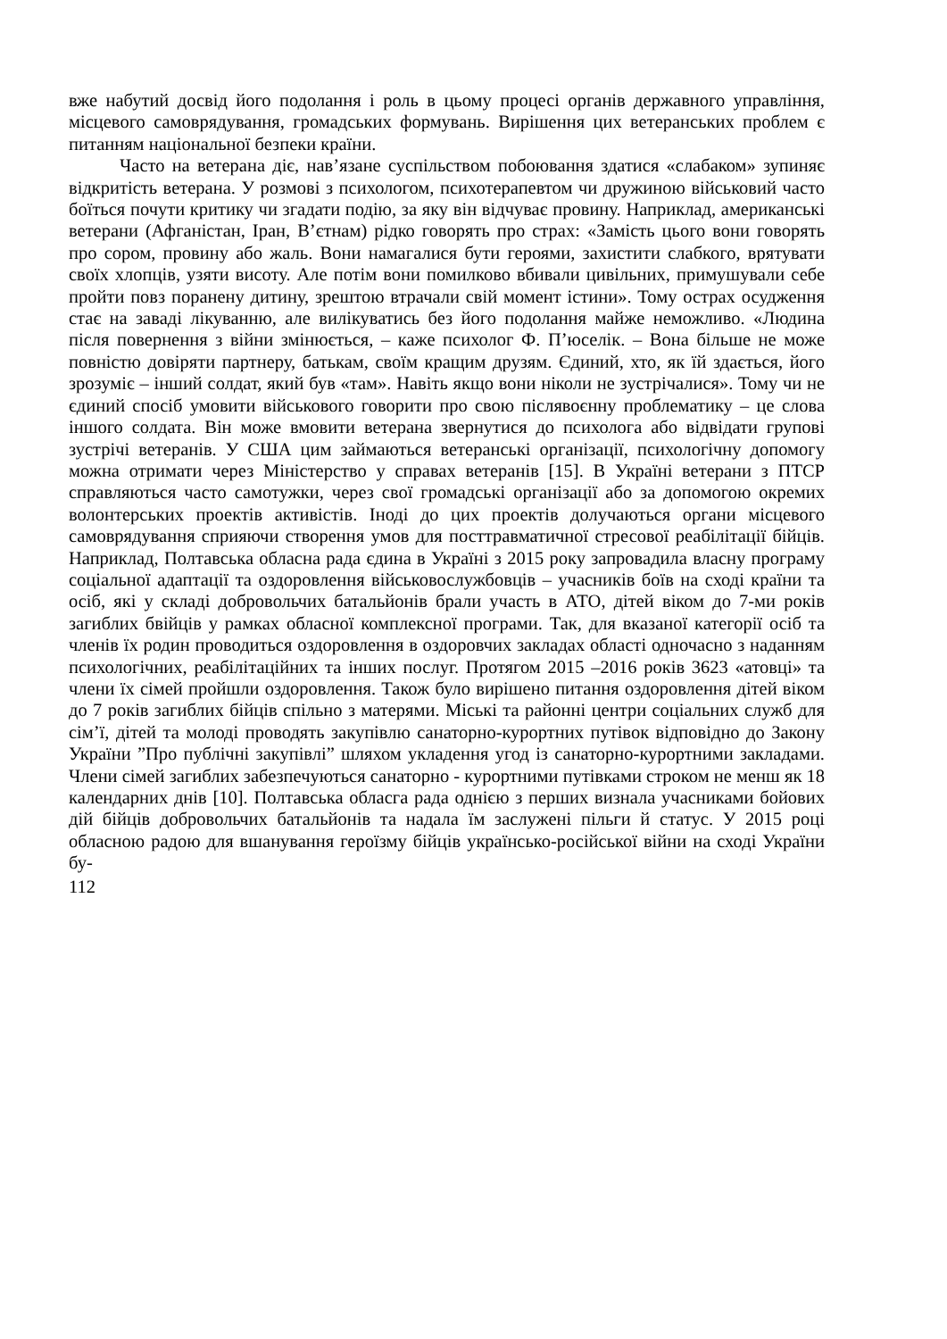вже набутий досвід його подолання і роль в цьому процесі органів державного управління, місцевого самоврядування, громадських формувань. Вирішення цих ветеранських проблем є питанням національної безпеки країни.
Часто на ветерана діє, нав’язане суспільством побоювання здатися «слабаком» зупиняє відкритість ветерана. У розмові з психологом, психотерапевтом чи дружиною військовий часто боїться почути критику чи згадати подію, за яку він відчуває провину. Наприклад, американські ветерани (Афганістан, Іран, В’єтнам) рідко говорять про страх: «Замість цього вони говорять про сором, провину або жаль. Вони намагалися бути героями, захистити слабкого, врятувати своїх хлопців, узяти висоту. Але потім вони помилково вбивали цивільних, примушували себе пройти повз поранену дитину, зрештою втрачали свій момент істини». Тому острах осудження стає на заваді лікуванню, але вилікуватись без його подолання майже неможливо. «Людина після повернення з війни змінюється, – каже психолог Ф. П’юселік. – Вона більше не може повністю довіряти партнеру, батькам, своїм кращим друзям. Єдиний, хто, як їй здається, його зрозуміє – інший солдат, який був «там». Навіть якщо вони ніколи не зустрічалися». Тому чи не єдиний спосіб умовити військового говорити про свою післявоєнну проблематику – це слова іншого солдата. Він може вмовити ветерана звернутися до психолога або відвідати групові зустрічі ветеранів. У США цим займаються ветеранські організації, психологічну допомогу можна отримати через Міністерство у справах ветеранів [15]. В Україні ветерани з ПТСР справляються часто самотужки, через свої громадські організації або за допомогою окремих волонтерських проектів активістів. Іноді до цих проектів долучаються органи місцевого самоврядування сприяючи створення умов для посттравматичної стресової реабілітації бійців. Наприклад, Полтавська обласна рада єдина в Україні з 2015 року запровадила власну програму соціальної адаптації та оздоровлення військовослужбовців – учасників боїв на сході країни та осіб, які у складі добровольчих батальйонів брали участь в АТО, дітей віком до 7-ми років загиблих бвійців у рамках обласної комплексної програми. Так, для вказаної категорії осіб та членів їх родин проводиться оздоровлення в оздоровчих закладах області одночасно з наданням психологічних, реабілітаційних та інших послуг. Протягом 2015 –2016 років 3623 «атовці» та члени їх сімей пройшли оздоровлення. Також було вирішено питання оздоровлення дітей віком до 7 років загиблих бійців спільно з матерями. Міські та районні центри соціальних служб для сім’ї, дітей та молоді проводять закупівлю санаторно-курортних путівок відповідно до Закону України ”Про публічні закупівлі” шляхом укладення угод із санаторно-курортними закладами. Члени сімей загиблих забезпечуються санаторно - курортними путівками строком не менш як 18 календарних днів [10]. Полтавська обласга рада однією з перших визнала учасниками бойових дій бійців добровольчих батальйонів та надала їм заслужені пільги й статус. У 2015 році обласною радою для вшанування героїзму бійців українсько-російської війни на сході України бу-
112